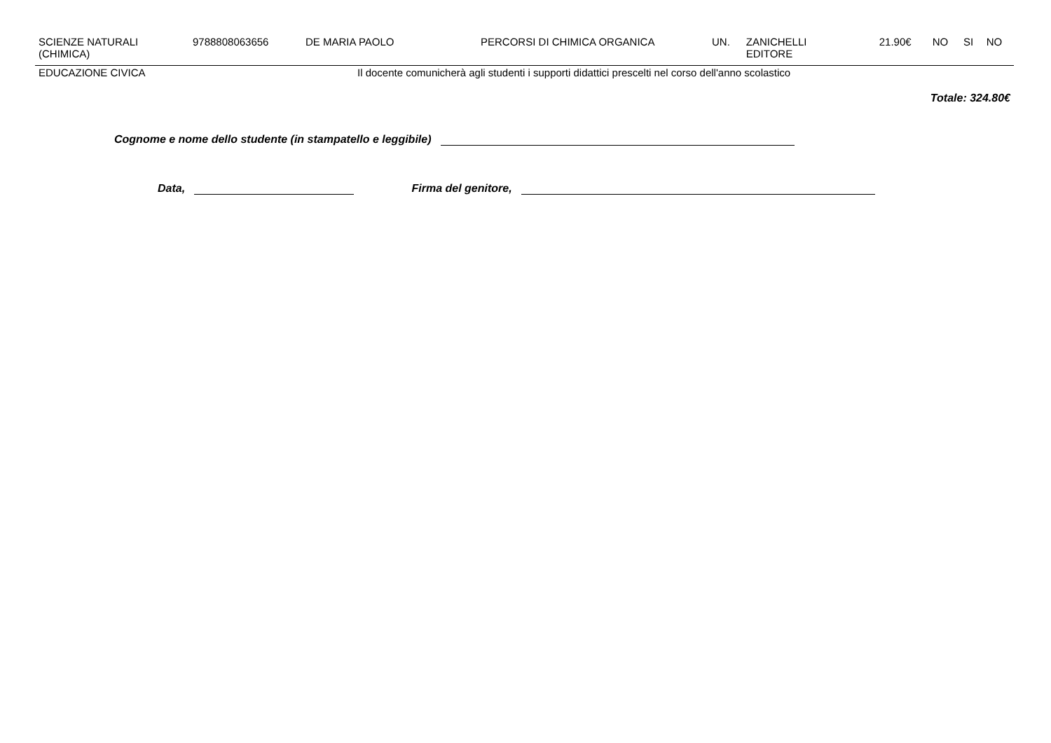| SCIENZE NATURALI (CHIMICA) | 9788808063656 | DE MARIA PAOLO | PERCORSI DI CHIMICA ORGANICA | UN. | ZANICHELLI EDITORE | 21.90€ | NO | SI | NO |
| EDUCAZIONE CIVICA | Il docente comunicherà agli studenti i supporti didattici prescelti nel corso dell'anno scolastico | | | | | | | | |
| Totale: 324.80€ | | | | | | | | | |
Cognome e nome dello studente (in stampatello e leggibile)
Data, Firma del genitore,